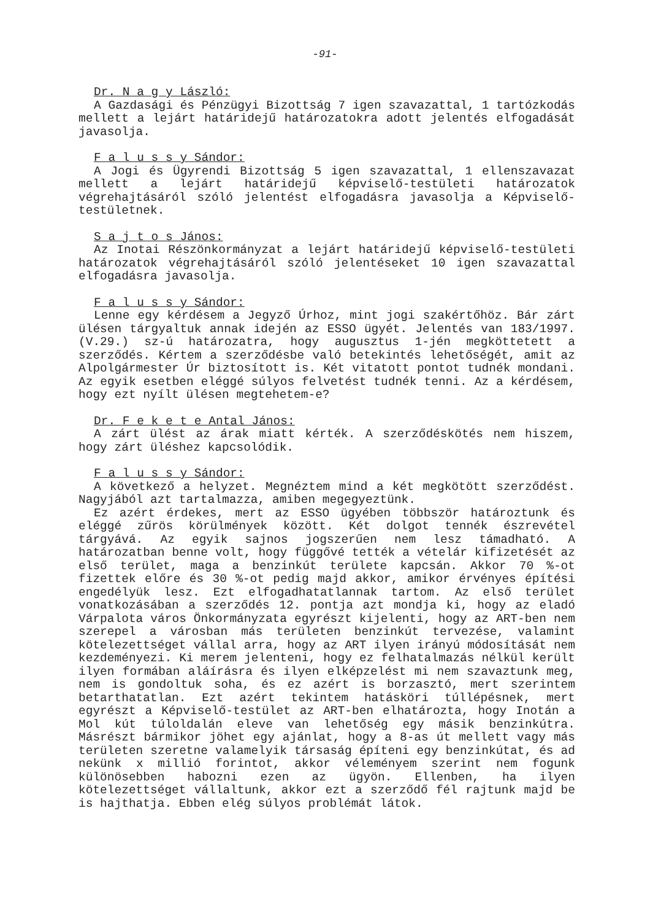-91-
Dr. N a g y László:
A Gazdasági és Pénzügyi Bizottság 7 igen szavazattal, 1 tartózkodás mellett a lejárt határidejű határozatokra adott jelentés elfogadását javasolja.
F a l u s s y Sándor:
A Jogi és Ügyrendi Bizottság 5 igen szavazattal, 1 ellenszavazat mellett a lejárt határidejű képviselő-testületi határozatok végrehajtásáról szóló jelentést elfogadásra javasolja a Képviselő-testületnek.
S a j t o s János:
Az Inotai Részönkormányzat a lejárt határidejű képviselő-testületi határozatok végrehajtásáról szóló jelentéseket 10 igen szavazattal elfogadásra javasolja.
F a l u s s y Sándor:
Lenne egy kérdésem a Jegyző Úrhoz, mint jogi szakértőhöz. Bár zárt ülésen tárgyaltuk annak idején az ESSO ügyét. Jelentés van 183/1997. (V.29.) sz-ú határozatra, hogy augusztus 1-jén megköttetett a szerződés. Kértem a szerződésbe való betekintés lehetőségét, amit az Alpolgármester Úr biztosított is. Két vitatott pontot tudnék mondani. Az egyik esetben eléggé súlyos felvetést tudnék tenni. Az a kérdésem, hogy ezt nyílt ülésen megtehetem-e?
Dr. F e k e t e Antal János:
A zárt ülést az árak miatt kérték. A szerződéskötés nem hiszem, hogy zárt üléshez kapcsolódik.
F a l u s s y Sándor:
A következő a helyzet. Megnéztem mind a két megkötött szerződést. Nagyjából azt tartalmazza, amiben megegyeztünk.
Ez azért érdekes, mert az ESSO ügyében többször határoztunk és eléggé zűrös körülmények között. Két dolgot tennék észrevétel tárgyává. Az egyik sajnos jogszerűen nem lesz támadható. A határozatban benne volt, hogy függővé tették a vételár kifizetését az első terület, maga a benzinkút területe kapcsán. Akkor 70 %-ot fizettek előre és 30 %-ot pedig majd akkor, amikor érvényes építési engedélyük lesz. Ezt elfogadhatatlannak tartom. Az első terület vonatkozásában a szerződés 12. pontja azt mondja ki, hogy az eladó Várpalota város Önkormányzata egyrészt kijelenti, hogy az ART-ben nem szerepel a városban más területen benzinkút tervezése, valamint kötelezettséget vállal arra, hogy az ART ilyen irányú módosítását nem kezdeményezi. Ki merem jelenteni, hogy ez felhatalmazás nélkül került ilyen formában aláírásra és ilyen elképzelést mi nem szavaztunk meg, nem is gondoltuk soha, és ez azért is borzasztó, mert szerintem betarthatatlan. Ezt azért tekintem hatásköri túllépésnek, mert egyrészt a Képviselő-testület az ART-ben elhatározta, hogy Inotán a Mol kút túloldalán eleve van lehetőség egy másik benzinkútra. Másrészt bármikor jöhet egy ajánlat, hogy a 8-as út mellett vagy más területen szeretne valamelyik társaság építeni egy benzinkútat, és ad nekünk x millió forintot, akkor véleményem szerint nem fogunk különösebben habozni ezen az ügyön. Ellenben, ha ilyen kötelezettséget vállaltunk, akkor ezt a szerződő fél rajtunk majd be is hajthatja. Ebben elég súlyos problémát látok.